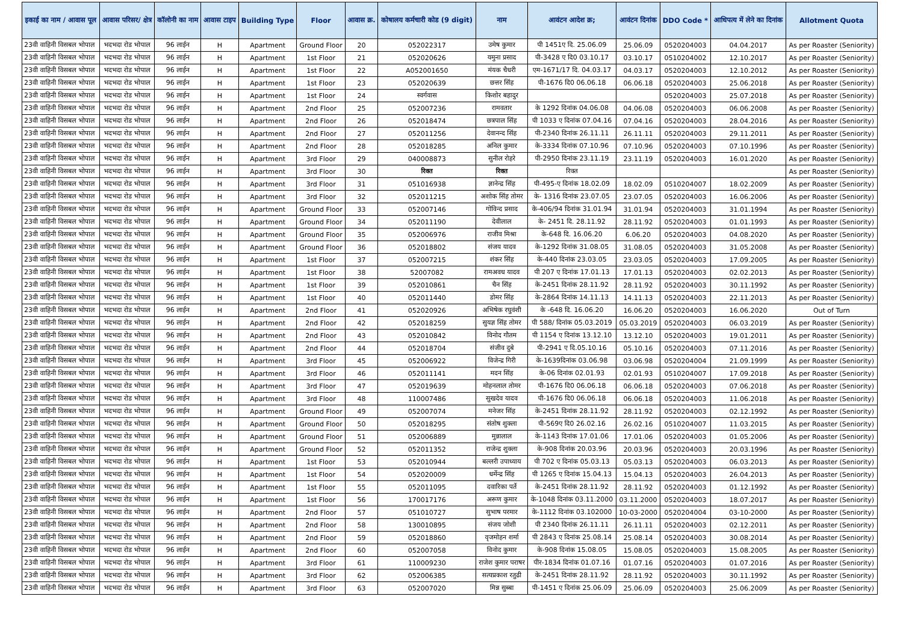| इकाई का नाम / आवास पूल | आवास परिसर/ क्षेत्र | कॉलोनी का नाम | आवास टाइप | Building Type | Floor | आवास क्र. | कोषालय कर्मचारी कोड (9 digit) | नाम | आवंटन आदेश क्र; | आवंटन दिनांक | DDO Code * | आधिपत्य में लेने का दिनांक | Allotment Quota |
| --- | --- | --- | --- | --- | --- | --- | --- | --- | --- | --- | --- | --- | --- |
| 23वी वाहिनी विसबल भोपाल | भदभदा रोड भोपाल | 96 लाईन | H | Apartment | Ground Floor | 20 | 052022317 | उमेष कुमार | पी 1451ए दि. 25.06.09 | 25.06.09 | 0520204003 | 04.04.2017 | As per Roaster (Seniority) |
| 23वी वाहिनी विसबल भोपाल | भदभदा रोड भोपाल | 96 लाईन | H | Apartment | 1st Floor | 21 | 052020626 | यमुना प्रसाद | पी-3428 ए दि0 03.10.17 | 03.10.17 | 0510204002 | 12.10.2017 | As per Roaster (Seniority) |
| 23वी वाहिनी विसबल भोपाल | भदभदा रोड भोपाल | 96 लाईन | H | Apartment | 1st Floor | 22 | A052001650 | मंयक चैधरी | एम-1671/17 दि. 04.03.17 | 04.03.17 | 0520204003 | 12.10.2012 | As per Roaster (Seniority) |
| 23वी वाहिनी विसबल भोपाल | भदभदा रोड भोपाल | 96 लाईन | H | Apartment | 1st Floor | 23 | 052020639 | छत्तर सिंह | पी-1676 दि0 06.06.18 | 06.06.18 | 0520204003 | 25.06.2018 | As per Roaster (Seniority) |
| 23वी वाहिनी विसबल भोपाल | भदभदा रोड भोपाल | 96 लाईन | H | Apartment | 1st Floor | 24 | स्वर्गवास | किशोर बहादुर | | | 0520204003 | 25.07.2018 | As per Roaster (Seniority) |
| 23वी वाहिनी विसबल भोपाल | भदभदा रोड भोपाल | 96 लाईन | H | Apartment | 2nd Floor | 25 | 052007236 | रामवतार | के 1292 दिनांक 04.06.08 | 04.06.08 | 0520204003 | 06.06.2008 | As per Roaster (Seniority) |
| 23वी वाहिनी विसबल भोपाल | भदभदा रोड भोपाल | 96 लाईन | H | Apartment | 2nd Floor | 26 | 052018474 | छत्रपाल सिंह | पी 1033 ए दिनांक 07.04.16 | 07.04.16 | 0520204003 | 28.04.2016 | As per Roaster (Seniority) |
| 23वी वाहिनी विसबल भोपाल | भदभदा रोड भोपाल | 96 लाईन | H | Apartment | 2nd Floor | 27 | 052011256 | देवानन्द सिंह | पी-2340 दिनांक 26.11.11 | 26.11.11 | 0520204003 | 29.11.2011 | As per Roaster (Seniority) |
| 23वी वाहिनी विसबल भोपाल | भदभदा रोड भोपाल | 96 लाईन | H | Apartment | 2nd Floor | 28 | 052018285 | अनिल कुमार | के-3334 दिनांक 07.10.96 | 07.10.96 | 0520204003 | 07.10.1996 | As per Roaster (Seniority) |
| 23वी वाहिनी विसबल भोपाल | भदभदा रोड भोपाल | 96 लाईन | H | Apartment | 3rd Floor | 29 | 040008873 | सुनील रोहरे | पी-2950 दिनांक 23.11.19 | 23.11.19 | 0520204003 | 16.01.2020 | As per Roaster (Seniority) |
| 23वी वाहिनी विसबल भोपाल | भदभदा रोड भोपाल | 96 लाईन | H | Apartment | 3rd Floor | 30 | रिक्त | रिक्त | रिक्त | | | | As per Roaster (Seniority) |
| 23वी वाहिनी विसबल भोपाल | भदभदा रोड भोपाल | 96 लाईन | H | Apartment | 3rd Floor | 31 | 051016938 | ज्ञानेन्द्र सिंह | पी-495-ए दिनांक 18.02.09 | 18.02.09 | 0510204007 | 18.02.2009 | As per Roaster (Seniority) |
| 23वी वाहिनी विसबल भोपाल | भदभदा रोड भोपाल | 96 लाईन | H | Apartment | 3rd Floor | 32 | 052011215 | अशोक सिंह तोमर | के- 1316 दिनांक 23.07.05 | 23.07.05 | 0520204003 | 16.06.2006 | As per Roaster (Seniority) |
| 23वी वाहिनी विसबल भोपाल | भदभदा रोड भोपाल | 96 लाईन | H | Apartment | Ground Floor | 33 | 052007146 | गोविन्द प्रसाद | के-406/94 दिनांक 31.01.94 | 31.01.94 | 0520204003 | 31.01.1994 | As per Roaster (Seniority) |
| 23वी वाहिनी विसबल भोपाल | भदभदा रोड भोपाल | 96 लाईन | H | Apartment | Ground Floor | 34 | 052011190 | देवीलाल | के- 2451 दि. 28.11.92 | 28.11.92 | 0520204003 | 01.01.1993 | As per Roaster (Seniority) |
| 23वी वाहिनी विसबल भोपाल | भदभदा रोड भोपाल | 96 लाईन | H | Apartment | Ground Floor | 35 | 052006976 | राजीव मिश्रा | के-648 दि. 16.06.20 | 6.06.20 | 0520204003 | 04.08.2020 | As per Roaster (Seniority) |
| 23वी वाहिनी विसबल भोपाल | भदभदा रोड भोपाल | 96 लाईन | H | Apartment | Ground Floor | 36 | 052018802 | संजय यादव | के-1292 दिनांक 31.08.05 | 31.08.05 | 0520204003 | 31.05.2008 | As per Roaster (Seniority) |
| 23वी वाहिनी विसबल भोपाल | भदभदा रोड भोपाल | 96 लाईन | H | Apartment | 1st Floor | 37 | 052007215 | शंकर सिंह | के-440 दिनांक 23.03.05 | 23.03.05 | 0520204003 | 17.09.2005 | As per Roaster (Seniority) |
| 23वी वाहिनी विसबल भोपाल | भदभदा रोड भोपाल | 96 लाईन | H | Apartment | 1st Floor | 38 | 52007082 | रामअवध यादव | पी 207 ए दिनांक 17.01.13 | 17.01.13 | 0520204003 | 02.02.2013 | As per Roaster (Seniority) |
| 23वी वाहिनी विसबल भोपाल | भदभदा रोड भोपाल | 96 लाईन | H | Apartment | 1st Floor | 39 | 052010861 | चैन सिंह | के-2451 दिनांक 28.11.92 | 28.11.92 | 0520204003 | 30.11.1992 | As per Roaster (Seniority) |
| 23वी वाहिनी विसबल भोपाल | भदभदा रोड भोपाल | 96 लाईन | H | Apartment | 1st Floor | 40 | 052011440 | डोमर सिंह | के-2864 दिनांक 14.11.13 | 14.11.13 | 0520204003 | 22.11.2013 | As per Roaster (Seniority) |
| 23वी वाहिनी विसबल भोपाल | भदभदा रोड भोपाल | 96 लाईन | H | Apartment | 2nd Floor | 41 | 052020926 | अभिषेक रघुवंशी | के -648 दि. 16.06.20 | 16.06.20 | 0520204003 | 16.06.2020 | Out of Turn |
| 23वी वाहिनी विसबल भोपाल | भदभदा रोड भोपाल | 96 लाईन | H | Apartment | 2nd Floor | 42 | 052018259 | सुयज्ञ सिंह तोमर | पी 588/ दिनांक 05.03.2019 | 05.03.2019 | 0520204003 | 06.03.2019 | As per Roaster (Seniority) |
| 23वी वाहिनी विसबल भोपाल | भदभदा रोड भोपाल | 96 लाईन | H | Apartment | 2nd Floor | 43 | 052010842 | विनोद गौतम | पी 1154 ए दिनांक 13.12.10 | 13.12.10 | 0520204003 | 19.01.2011 | As per Roaster (Seniority) |
| 23वी वाहिनी विसबल भोपाल | भदभदा रोड भोपाल | 96 लाईन | H | Apartment | 2nd Floor | 44 | 052018704 | संजीव दुबे | पी-2941 ए दि.05.10.16 | 05.10.16 | 0520204003 | 07.11.2016 | As per Roaster (Seniority) |
| 23वी वाहिनी विसबल भोपाल | भदभदा रोड भोपाल | 96 लाईन | H | Apartment | 3rd Floor | 45 | 052006922 | विजेन्द्र गिरी | के-1639दिनांक 03.06.98 | 03.06.98 | 0520204004 | 21.09.1999 | As per Roaster (Seniority) |
| 23वी वाहिनी विसबल भोपाल | भदभदा रोड भोपाल | 96 लाईन | H | Apartment | 3rd Floor | 46 | 052011141 | मदन सिंह | के-06 दिनांक 02.01.93 | 02.01.93 | 0510204007 | 17.09.2018 | As per Roaster (Seniority) |
| 23वी वाहिनी विसबल भोपाल | भदभदा रोड भोपाल | 96 लाईन | H | Apartment | 3rd Floor | 47 | 052019639 | मोहनलाल तोमर | पी-1676 दि0 06.06.18 | 06.06.18 | 0520204003 | 07.06.2018 | As per Roaster (Seniority) |
| 23वी वाहिनी विसबल भोपाल | भदभदा रोड भोपाल | 96 लाईन | H | Apartment | 3rd Floor | 48 | 110007486 | सुखदेव यादव | पी-1676 दि0 06.06.18 | 06.06.18 | 0520204003 | 11.06.2018 | As per Roaster (Seniority) |
| 23वी वाहिनी विसबल भोपाल | भदभदा रोड भोपाल | 96 लाईन | H | Apartment | Ground Floor | 49 | 052007074 | मनेजर सिंह | के-2451 दिनांक 28.11.92 | 28.11.92 | 0520204003 | 02.12.1992 | As per Roaster (Seniority) |
| 23वी वाहिनी विसबल भोपाल | भदभदा रोड भोपाल | 96 लाईन | H | Apartment | Ground Floor | 50 | 052018295 | संतोष शुक्ला | पी-569ए दि0 26.02.16 | 26.02.16 | 0510204007 | 11.03.2015 | As per Roaster (Seniority) |
| 23वी वाहिनी विसबल भोपाल | भदभदा रोड भोपाल | 96 लाईन | H | Apartment | Ground Floor | 51 | 052006889 | मुन्नालाल | के-1143 दिनांक 17.01.06 | 17.01.06 | 0520204003 | 01.05.2006 | As per Roaster (Seniority) |
| 23वी वाहिनी विसबल भोपाल | भदभदा रोड भोपाल | 96 लाईन | H | Apartment | Ground Floor | 52 | 052011352 | राजेन्द्र शुक्ला | के-908 दिनांक 20.03.96 | 20.03.96 | 0520204003 | 20.03.1996 | As per Roaster (Seniority) |
| 23वी वाहिनी विसबल भोपाल | भदभदा रोड भोपाल | 96 लाईन | H | Apartment | 1st Floor | 53 | 052010944 | बल्लरी उपाध्याय | पी 702 ए दिनांक 05.03.13 | 05.03.13 | 0520204003 | 06.03.2013 | As per Roaster (Seniority) |
| 23वी वाहिनी विसबल भोपाल | भदभदा रोड भोपाल | 96 लाईन | H | Apartment | 1st Floor | 54 | 052020009 | धर्मेन्द्र सिंह | पी 1265 ए दिनांक 15.04.13 | 15.04.13 | 0520204003 | 26.04.2013 | As per Roaster (Seniority) |
| 23वी वाहिनी विसबल भोपाल | भदभदा रोड भोपाल | 96 लाईन | H | Apartment | 1st Floor | 55 | 052011095 | दवारिका पर्ते | के-2451 दिनांक 28.11.92 | 28.11.92 | 0520204003 | 01.12.1992 | As per Roaster (Seniority) |
| 23वी वाहिनी विसबल भोपाल | भदभदा रोड भोपाल | 96 लाईन | H | Apartment | 1st Floor | 56 | 170017176 | अरूण कुमार | के-1048 दिनांक 03.11.2000 | 03.11.2000 | 0520204003 | 18.07.2017 | As per Roaster (Seniority) |
| 23वी वाहिनी विसबल भोपाल | भदभदा रोड भोपाल | 96 लाईन | H | Apartment | 2nd Floor | 57 | 051010727 | सुभाष परमार | के-1112 दिनांक 03.102000 | 10-03-2000 | 0520204004 | 03-10-2000 | As per Roaster (Seniority) |
| 23वी वाहिनी विसबल भोपाल | भदभदा रोड भोपाल | 96 लाईन | H | Apartment | 2nd Floor | 58 | 130010895 | संजय जोशी | पी 2340 दिनांक 26.11.11 | 26.11.11 | 0520204003 | 02.12.2011 | As per Roaster (Seniority) |
| 23वी वाहिनी विसबल भोपाल | भदभदा रोड भोपाल | 96 लाईन | H | Apartment | 2nd Floor | 59 | 052018860 | वृजमोहन शर्मा | पी 2843 ए दिनांक 25.08.14 | 25.08.14 | 0520204003 | 30.08.2014 | As per Roaster (Seniority) |
| 23वी वाहिनी विसबल भोपाल | भदभदा रोड भोपाल | 96 लाईन | H | Apartment | 2nd Floor | 60 | 052007058 | विनोद कुमार | के-908 दिनांक 15.08.05 | 15.08.05 | 0520204003 | 15.08.2005 | As per Roaster (Seniority) |
| 23वी वाहिनी विसबल भोपाल | भदभदा रोड भोपाल | 96 लाईन | H | Apartment | 3rd Floor | 61 | 110009230 | राजेश कुमार पराषर | पीर-1834 दिनांक 01.07.16 | 01.07.16 | 0520204003 | 01.07.2016 | As per Roaster (Seniority) |
| 23वी वाहिनी विसबल भोपाल | भदभदा रोड भोपाल | 96 लाईन | H | Apartment | 3rd Floor | 62 | 052006385 | सत्यप्रकाश रतुढी | के-2451 दिनांक 28.11.92 | 28.11.92 | 0520204003 | 30.11.1992 | As per Roaster (Seniority) |
| 23वी वाहिनी विसबल भोपाल | भदभदा रोड भोपाल | 96 लाईन | H | Apartment | 3rd Floor | 63 | 052007020 | मिन्न सुब्बा | पी-1451 ए दिनांक 25.06.09 | 25.06.09 | 0520204003 | 25.06.2009 | As per Roaster (Seniority) |